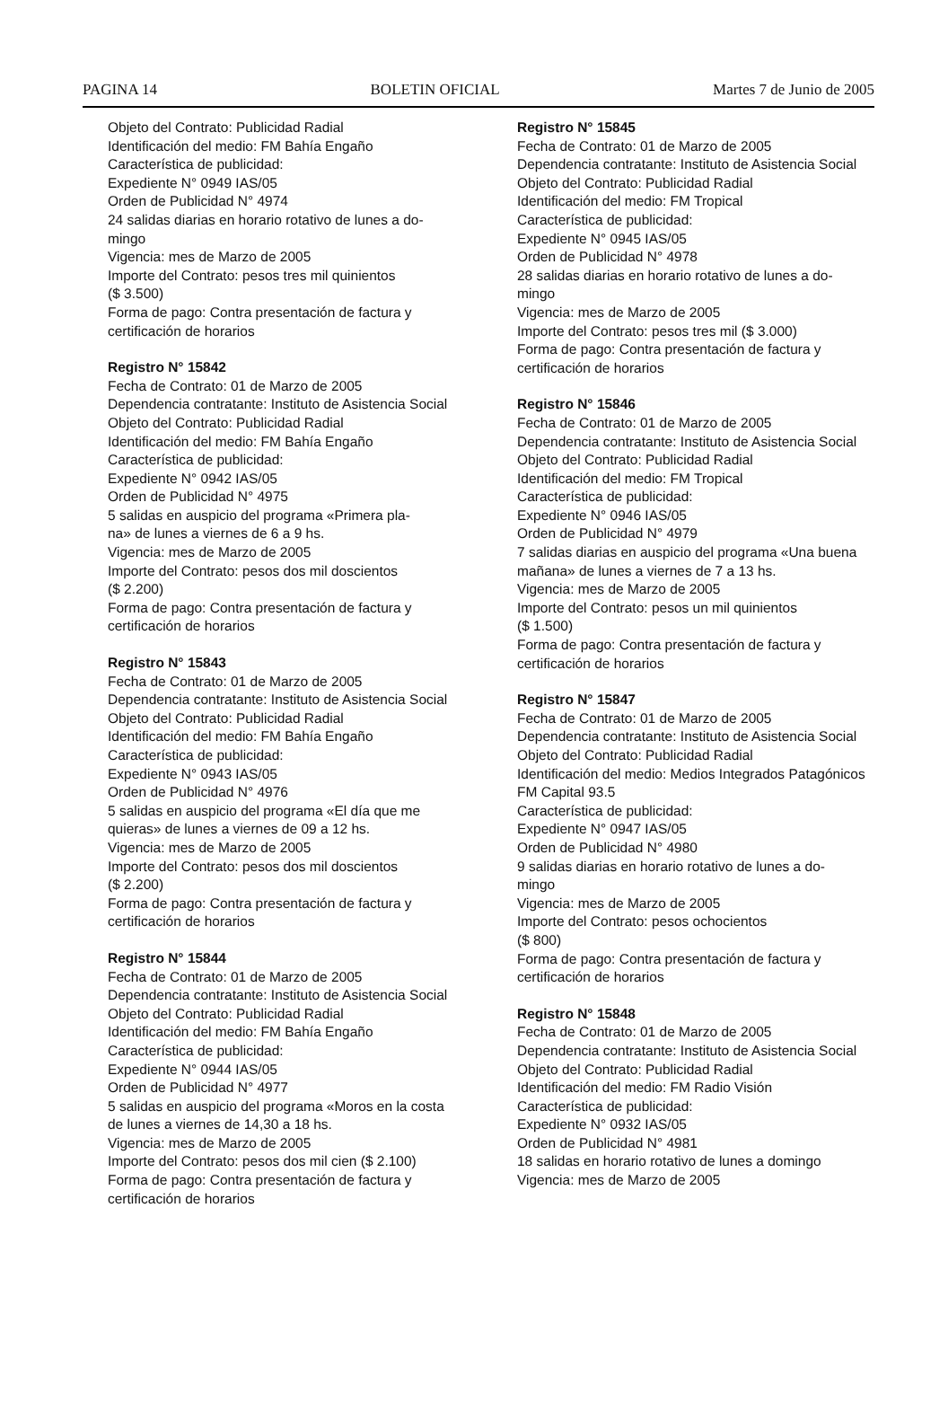PAGINA 14 BOLETIN OFICIAL Martes 7 de Junio de 2005
Objeto del Contrato: Publicidad Radial
Identificación del medio: FM Bahía Engaño
Característica de publicidad:
Expediente N° 0949 IAS/05
Orden de Publicidad N° 4974
24 salidas diarias en horario rotativo de lunes a do-
mingo
Vigencia: mes de Marzo de 2005
Importe del Contrato: pesos tres mil quinientos
($ 3.500)
Forma de pago: Contra presentación de factura y certificación de horarios
Registro N° 15842
Fecha de Contrato: 01 de Marzo de 2005
Dependencia contratante: Instituto de Asistencia Social
Objeto del Contrato: Publicidad Radial
Identificación del medio: FM Bahía Engaño
Característica de publicidad:
Expediente N° 0942 IAS/05
Orden de Publicidad N° 4975
5 salidas en auspicio del programa «Primera pla-
na» de lunes a viernes de 6 a 9 hs.
Vigencia: mes de Marzo de 2005
Importe del Contrato: pesos dos mil doscientos
($ 2.200)
Forma de pago: Contra presentación de factura y certificación de horarios
Registro N° 15843
Fecha de Contrato: 01 de Marzo de 2005
Dependencia contratante: Instituto de Asistencia Social
Objeto del Contrato: Publicidad Radial
Identificación del medio: FM Bahía Engaño
Característica de publicidad:
Expediente N° 0943 IAS/05
Orden de Publicidad N° 4976
5 salidas en auspicio del programa «El día que me quieras» de lunes a viernes de 09 a 12 hs.
Vigencia: mes de Marzo de 2005
Importe del Contrato: pesos dos mil doscientos
($ 2.200)
Forma de pago: Contra presentación de factura y certificación de horarios
Registro N° 15844
Fecha de Contrato: 01 de Marzo de 2005
Dependencia contratante: Instituto de Asistencia Social
Objeto del Contrato: Publicidad Radial
Identificación del medio: FM Bahía Engaño
Característica de publicidad:
Expediente N° 0944 IAS/05
Orden de Publicidad N° 4977
5 salidas en auspicio del programa «Moros en la costa de lunes a viernes de 14,30 a 18 hs.
Vigencia: mes de Marzo de 2005
Importe del Contrato: pesos dos mil cien ($ 2.100)
Forma de pago: Contra presentación de factura y certificación de horarios
Registro N° 15845
Fecha de Contrato: 01 de Marzo de 2005
Dependencia contratante: Instituto de Asistencia Social
Objeto del Contrato: Publicidad Radial
Identificación del medio: FM Tropical
Característica de publicidad:
Expediente N° 0945 IAS/05
Orden de Publicidad N° 4978
28 salidas diarias en horario rotativo de lunes a do-
mingo
Vigencia: mes de Marzo de 2005
Importe del Contrato: pesos tres mil ($ 3.000)
Forma de pago: Contra presentación de factura y certificación de horarios
Registro N° 15846
Fecha de Contrato: 01 de Marzo de 2005
Dependencia contratante: Instituto de Asistencia Social
Objeto del Contrato: Publicidad Radial
Identificación del medio: FM Tropical
Característica de publicidad:
Expediente N° 0946 IAS/05
Orden de Publicidad N° 4979
7 salidas diarias en auspicio del programa «Una buena mañana» de lunes a viernes de 7 a 13 hs.
Vigencia: mes de Marzo de 2005
Importe del Contrato: pesos un mil quinientos
($ 1.500)
Forma de pago: Contra presentación de factura y certificación de horarios
Registro N° 15847
Fecha de Contrato: 01 de Marzo de 2005
Dependencia contratante: Instituto de Asistencia Social
Objeto del Contrato: Publicidad Radial
Identificación del medio: Medios Integrados Patagónicos FM Capital 93.5
Característica de publicidad:
Expediente N° 0947 IAS/05
Orden de Publicidad N° 4980
9 salidas diarias en horario rotativo de lunes a do-
mingo
Vigencia: mes de Marzo de 2005
Importe del Contrato: pesos ochocientos
($ 800)
Forma de pago: Contra presentación de factura y certificación de horarios
Registro N° 15848
Fecha de Contrato: 01 de Marzo de 2005
Dependencia contratante: Instituto de Asistencia Social
Objeto del Contrato: Publicidad Radial
Identificación del medio: FM Radio Visión
Característica de publicidad:
Expediente N° 0932 IAS/05
Orden de Publicidad N° 4981
18 salidas en horario rotativo de lunes a domingo
Vigencia: mes de Marzo de 2005